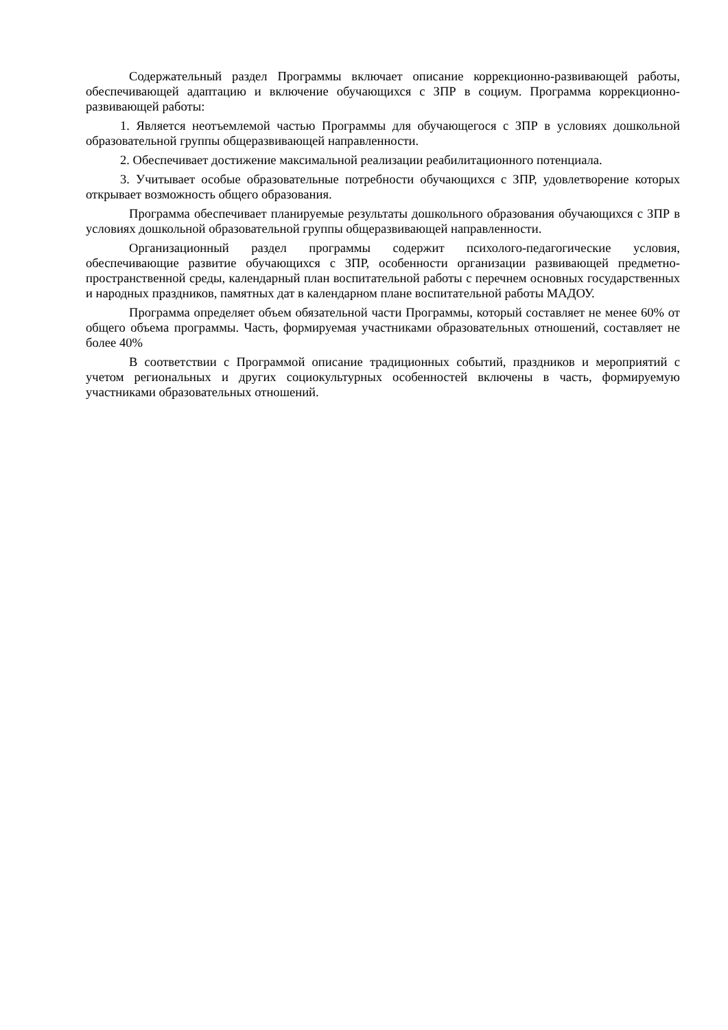Содержательный раздел Программы включает описание коррекционно-развивающей работы, обеспечивающей адаптацию и включение обучающихся с ЗПР в социум. Программа коррекционно-развивающей работы:
1. Является неотъемлемой частью Программы для обучающегося с ЗПР в условиях дошкольной образовательной группы общеразвивающей направленности.
2. Обеспечивает достижение максимальной реализации реабилитационного потенциала.
3. Учитывает особые образовательные потребности обучающихся с ЗПР, удовлетворение которых открывает возможность общего образования.
Программа обеспечивает планируемые результаты дошкольного образования обучающихся с ЗПР в условиях дошкольной образовательной группы общеразвивающей направленности.
Организационный раздел программы содержит психолого-педагогические условия, обеспечивающие развитие обучающихся с ЗПР, особенности организации развивающей предметно-пространственной среды, календарный план воспитательной работы с перечнем основных государственных и народных праздников, памятных дат в календарном плане воспитательной работы МАДОУ.
Программа определяет объем обязательной части Программы, который составляет не менее 60% от общего объема программы. Часть, формируемая участниками образовательных отношений, составляет не более 40%
В соответствии с Программой описание традиционных событий, праздников и мероприятий с учетом региональных и других социокультурных особенностей включены в часть, формируемую участниками образовательных отношений.